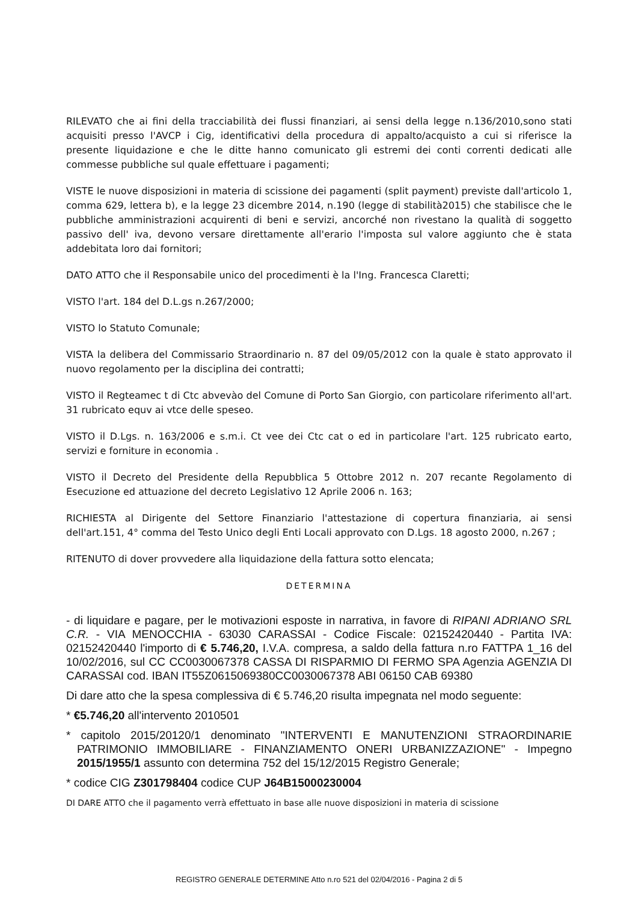RILEVATO che ai fini della tracciabilità dei flussi finanziari, ai sensi della legge n.136/2010,sono stati acquisiti presso l'AVCP i Cig, identificativi della procedura di appalto/acquisto a cui si riferisce la presente liquidazione e che le ditte hanno comunicato gli estremi dei conti correnti dedicati alle commesse pubbliche sul quale effettuare i pagamenti;
VISTE le nuove disposizioni in materia di scissione dei pagamenti (split payment) previste dall'articolo 1, comma 629, lettera b), e la legge 23 dicembre 2014, n.190 (legge di stabilità2015) che stabilisce che le pubbliche amministrazioni acquirenti di beni e servizi, ancorché non rivestano la qualità di soggetto passivo dell' iva, devono versare direttamente all'erario l'imposta sul valore aggiunto che è stata addebitata loro dai fornitori;
DATO ATTO che il Responsabile unico del procedimenti è la l'Ing. Francesca Claretti;
VISTO l'art. 184 del D.L.gs n.267/2000;
VISTO lo Statuto Comunale;
VISTA la delibera del Commissario Straordinario n. 87 del 09/05/2012 con la quale è stato approvato il nuovo regolamento per la disciplina dei contratti;
VISTO il Regteamec t di Ctc abvevào del Comune di Porto San Giorgio, con particolare riferimento all'art. 31 rubricato equv ai vtce delle speseo.
VISTO il D.Lgs. n. 163/2006 e s.m.i. Ct vee dei Ctc cat o ed in particolare l'art. 125 rubricato earto, servizi e forniture in economia .
VISTO il Decreto del Presidente della Repubblica 5 Ottobre 2012 n. 207 recante Regolamento di Esecuzione ed attuazione del decreto Legislativo 12 Aprile 2006 n. 163;
RICHIESTA al Dirigente del Settore Finanziario l'attestazione di copertura finanziaria, ai sensi dell'art.151, 4° comma del Testo Unico degli Enti Locali approvato con D.Lgs. 18 agosto 2000, n.267 ;
RITENUTO di dover provvedere alla liquidazione della fattura sotto elencata;
DETERMINA
- di liquidare e pagare, per le motivazioni esposte in narrativa, in favore di RIPANI ADRIANO SRL C.R. - VIA MENOCCHIA - 63030 CARASSAI - Codice Fiscale: 02152420440 - Partita IVA: 02152420440 l'importo di € 5.746,20, I.V.A. compresa, a saldo della fattura n.ro FATTPA 1_16 del 10/02/2016, sul CC CC0030067378 CASSA DI RISPARMIO DI FERMO SPA Agenzia AGENZIA DI CARASSAI cod. IBAN IT55Z0615069380CC0030067378 ABI 06150 CAB 69380
Di dare atto che la spesa complessiva di € 5.746,20 risulta impegnata nel modo seguente:
* €5.746,20 all'intervento 2010501
* capitolo 2015/20120/1 denominato "INTERVENTI E MANUTENZIONI STRAORDINARIE PATRIMONIO IMMOBILIARE - FINANZIAMENTO ONERI URBANIZZAZIONE" - Impegno 2015/1955/1 assunto con determina 752 del 15/12/2015 Registro Generale;
* codice CIG Z301798404 codice CUP J64B15000230004
DI DARE ATTO che il pagamento verrà effettuato in base alle nuove disposizioni in materia di scissione
REGISTRO GENERALE DETERMINE Atto n.ro 521 del 02/04/2016 - Pagina 2 di 5